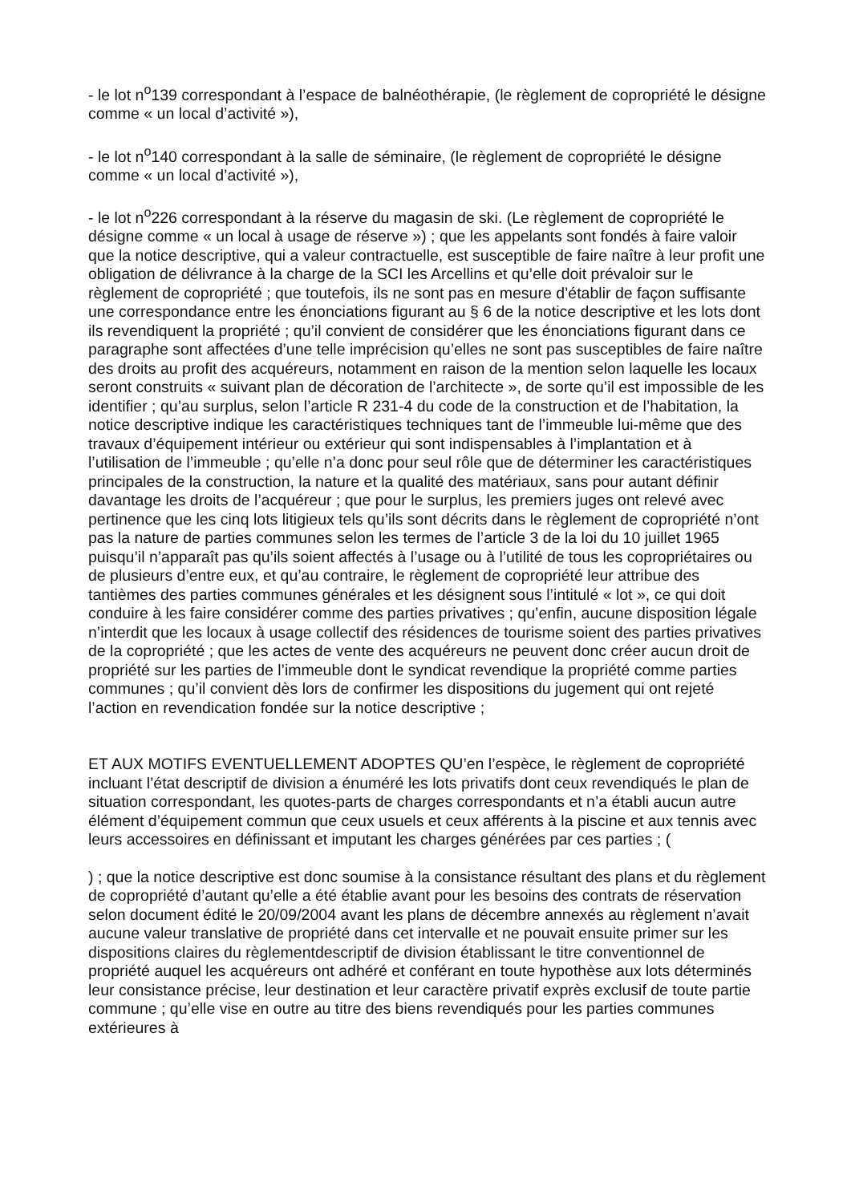- le lot n<sup>o</sup>139 correspondant à l’espace de balnéothérapie, (le règlement de copropriété le désigne comme « un local d’activité »),
- le lot n<sup>o</sup>140 correspondant à la salle de séminaire, (le règlement de copropriété le désigne comme « un local d’activité »),
- le lot n<sup>o</sup>226 correspondant à la réserve du magasin de ski. (Le règlement de copropriété le désigne comme « un local à usage de réserve ») ; que les appelants sont fondés à faire valoir que la notice descriptive, qui a valeur contractuelle, est susceptible de faire naître à leur profit une obligation de délivrance à la charge de la SCI les Arcellins et qu’elle doit prévaloir sur le règlement de copropriété ; que toutefois, ils ne sont pas en mesure d’établir de façon suffisante une correspondance entre les énonciations figurant au § 6 de la notice descriptive et les lots dont ils revendiquent la propriété ; qu’il convient de considérer que les énonciations figurant dans ce paragraphe sont affectées d’une telle imprécision qu’elles ne sont pas susceptibles de faire naître des droits au profit des acquéreurs, notamment en raison de la mention selon laquelle les locaux seront construits « suivant plan de décoration de l’architecte », de sorte qu’il est impossible de les identifier ; qu’au surplus, selon l’article R 231-4 du code de la construction et de l’habitation, la notice descriptive indique les caractéristiques techniques tant de l’immeuble lui-même que des travaux d’équipement intérieur ou extérieur qui sont indispensables à l’implantation et à l’utilisation de l’immeuble ; qu’elle n’a donc pour seul rôle que de déterminer les caractéristiques principales de la construction, la nature et la qualité des matériaux, sans pour autant définir davantage les droits de l’acquéreur ; que pour le surplus, les premiers juges ont relevé avec pertinence que les cinq lots litigieux tels qu’ils sont décrits dans le règlement de copropriété n’ont pas la nature de parties communes selon les termes de l’article 3 de la loi du 10 juillet 1965 puisqu’il n’apparaît pas qu’ils soient affectés à l’usage ou à l’utilité de tous les copropriétaires ou de plusieurs d’entre eux, et qu’au contraire, le règlement de copropriété leur attribue des tantièmes des parties communes générales et les désignent sous l’intitulé « lot », ce qui doit conduire à les faire considérer comme des parties privatives ; qu’enfin, aucune disposition légale n’interdit que les locaux à usage collectif des résidences de tourisme soient des parties privatives de la copropriété ; que les actes de vente des acquéreurs ne peuvent donc créer aucun droit de propriété sur les parties de l’immeuble dont le syndicat revendique la propriété comme parties communes ; qu’il convient dès lors de confirmer les dispositions du jugement qui ont rejeté l’action en revendication fondée sur la notice descriptive ;
ET AUX MOTIFS EVENTUELLEMENT ADOPTES QU’en l’espèce, le règlement de copropriété incluant l’état descriptif de division a énuméré les lots privatifs dont ceux revendiqués le plan de situation correspondant, les quotes-parts de charges correspondants et n’a établi aucun autre élément d’équipement commun que ceux usuels et ceux afférents à la piscine et aux tennis avec leurs accessoires en définissant et imputant les charges générées par ces parties ; (
) ; que la notice descriptive est donc soumise à la consistance résultant des plans et du règlement de copropriété d’autant qu’elle a été établie avant pour les besoins des contrats de réservation selon document édité le 20/09/2004 avant les plans de décembre annexés au règlement n’avait aucune valeur translative de propriété dans cet intervalle et ne pouvait ensuite primer sur les dispositions claires du règlementdescriptif de division établissant le titre conventionnel de propriété auquel les acquéreurs ont adhéré et conférant en toute hypothèse aux lots déterminés leur consistance précise, leur destination et leur caractère privatif exprès exclusif de toute partie commune ; qu’elle vise en outre au titre des biens revendiqués pour les parties communes extérieures à